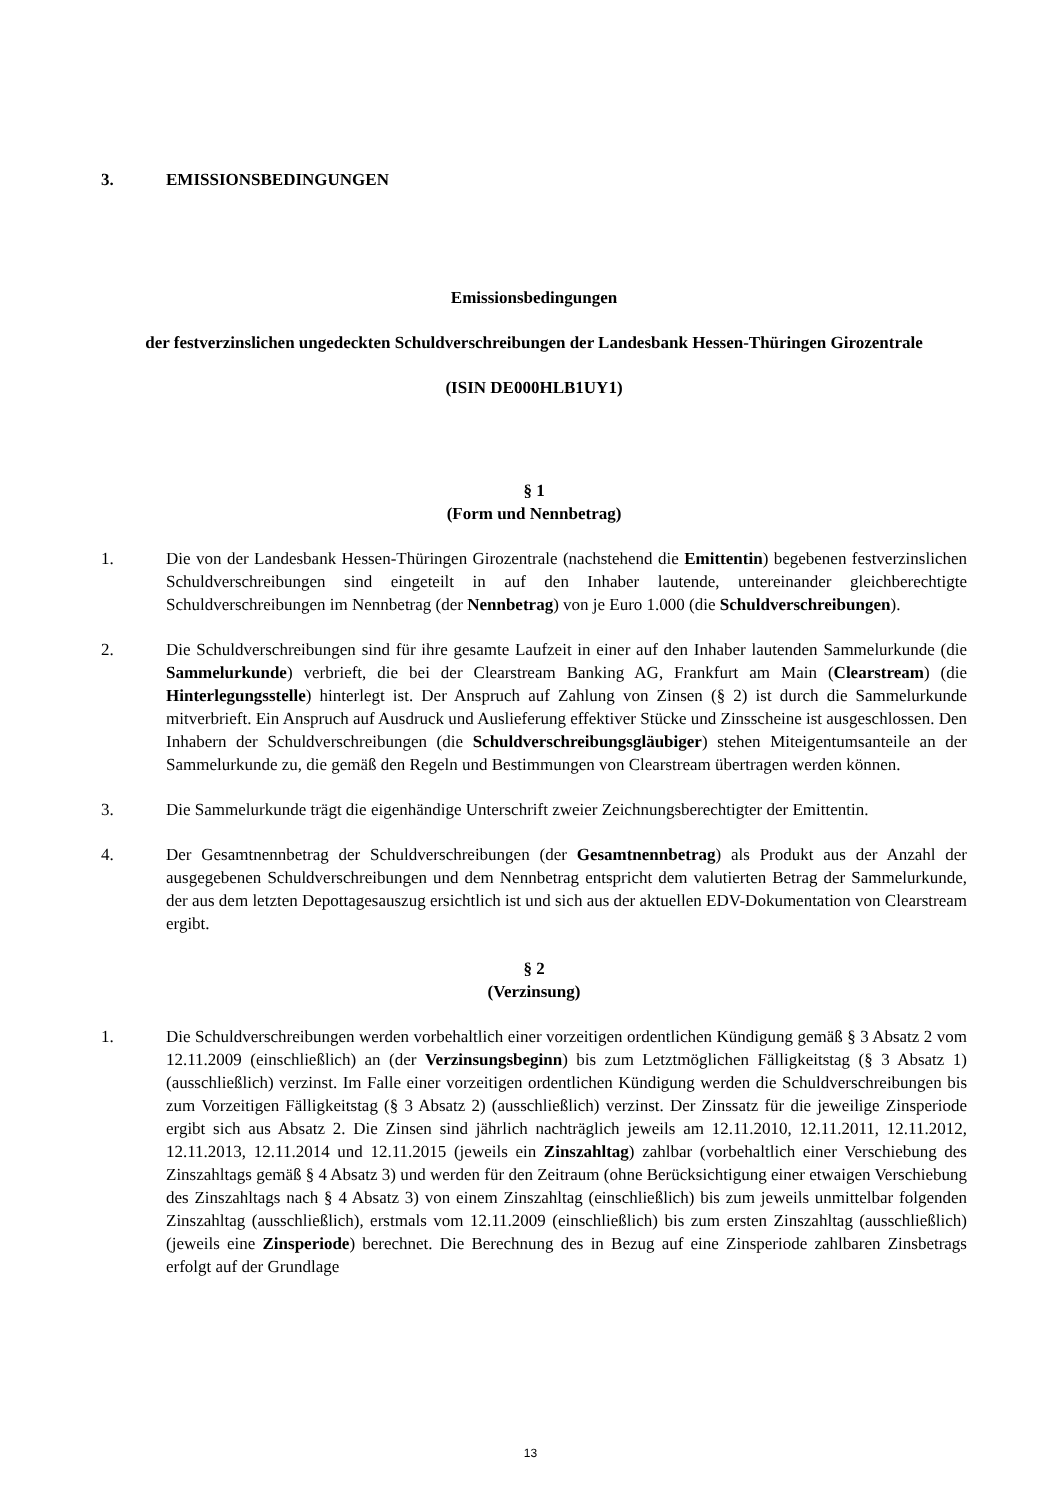3. EMISSIONSBEDINGUNGEN
Emissionsbedingungen
der festverzinslichen ungedeckten Schuldverschreibungen der Landesbank Hessen-Thüringen Girozentrale
(ISIN DE000HLB1UY1)
§ 1
(Form und Nennbetrag)
1. Die von der Landesbank Hessen-Thüringen Girozentrale (nachstehend die Emittentin) begebenen festverzinslichen Schuldverschreibungen sind eingeteilt in auf den Inhaber lautende, untereinander gleichberechtigte Schuldverschreibungen im Nennbetrag (der Nennbetrag) von je Euro 1.000 (die Schuldverschreibungen).
2. Die Schuldverschreibungen sind für ihre gesamte Laufzeit in einer auf den Inhaber lautenden Sammelurkunde (die Sammelurkunde) verbrieft, die bei der Clearstream Banking AG, Frankfurt am Main (Clearstream) (die Hinterlegungsstelle) hinterlegt ist. Der Anspruch auf Zahlung von Zinsen (§ 2) ist durch die Sammelurkunde mitverbrieft. Ein Anspruch auf Ausdruck und Auslieferung effektiver Stücke und Zinsscheine ist ausgeschlossen. Den Inhabern der Schuldverschreibungen (die Schuldverschreibungsgläubiger) stehen Miteigentumsanteile an der Sammelurkunde zu, die gemäß den Regeln und Bestimmungen von Clearstream übertragen werden können.
3. Die Sammelurkunde trägt die eigenhändige Unterschrift zweier Zeichnungsberechtigter der Emittentin.
4. Der Gesamtnennbetrag der Schuldverschreibungen (der Gesamtnennbetrag) als Produkt aus der Anzahl der ausgegebenen Schuldverschreibungen und dem Nennbetrag entspricht dem valutierten Betrag der Sammelurkunde, der aus dem letzten Depottagesauszug ersichtlich ist und sich aus der aktuellen EDV-Dokumentation von Clearstream ergibt.
§ 2
(Verzinsung)
1. Die Schuldverschreibungen werden vorbehaltlich einer vorzeitigen ordentlichen Kündigung gemäß § 3 Absatz 2 vom 12.11.2009 (einschließlich) an (der Verzinsungsbeginn) bis zum Letztmöglichen Fälligkeitstag (§ 3 Absatz 1) (ausschließlich) verzinst. Im Falle einer vorzeitigen ordentlichen Kündigung werden die Schuldverschreibungen bis zum Vorzeitigen Fälligkeitstag (§ 3 Absatz 2) (ausschließlich) verzinst. Der Zinssatz für die jeweilige Zinsperiode ergibt sich aus Absatz 2. Die Zinsen sind jährlich nachträglich jeweils am 12.11.2010, 12.11.2011, 12.11.2012, 12.11.2013, 12.11.2014 und 12.11.2015 (jeweils ein Zinszahltag) zahlbar (vorbehaltlich einer Verschiebung des Zinszahltags gemäß § 4 Absatz 3) und werden für den Zeitraum (ohne Berücksichtigung einer etwaigen Verschiebung des Zinszahltags nach § 4 Absatz 3) von einem Zinszahltag (einschließlich) bis zum jeweils unmittelbar folgenden Zinszahltag (ausschließlich), erstmals vom 12.11.2009 (einschließlich) bis zum ersten Zinszahltag (ausschließlich) (jeweils eine Zinsperiode) berechnet. Die Berechnung des in Bezug auf eine Zinsperiode zahlbaren Zinsbetrags erfolgt auf der Grundlage
13